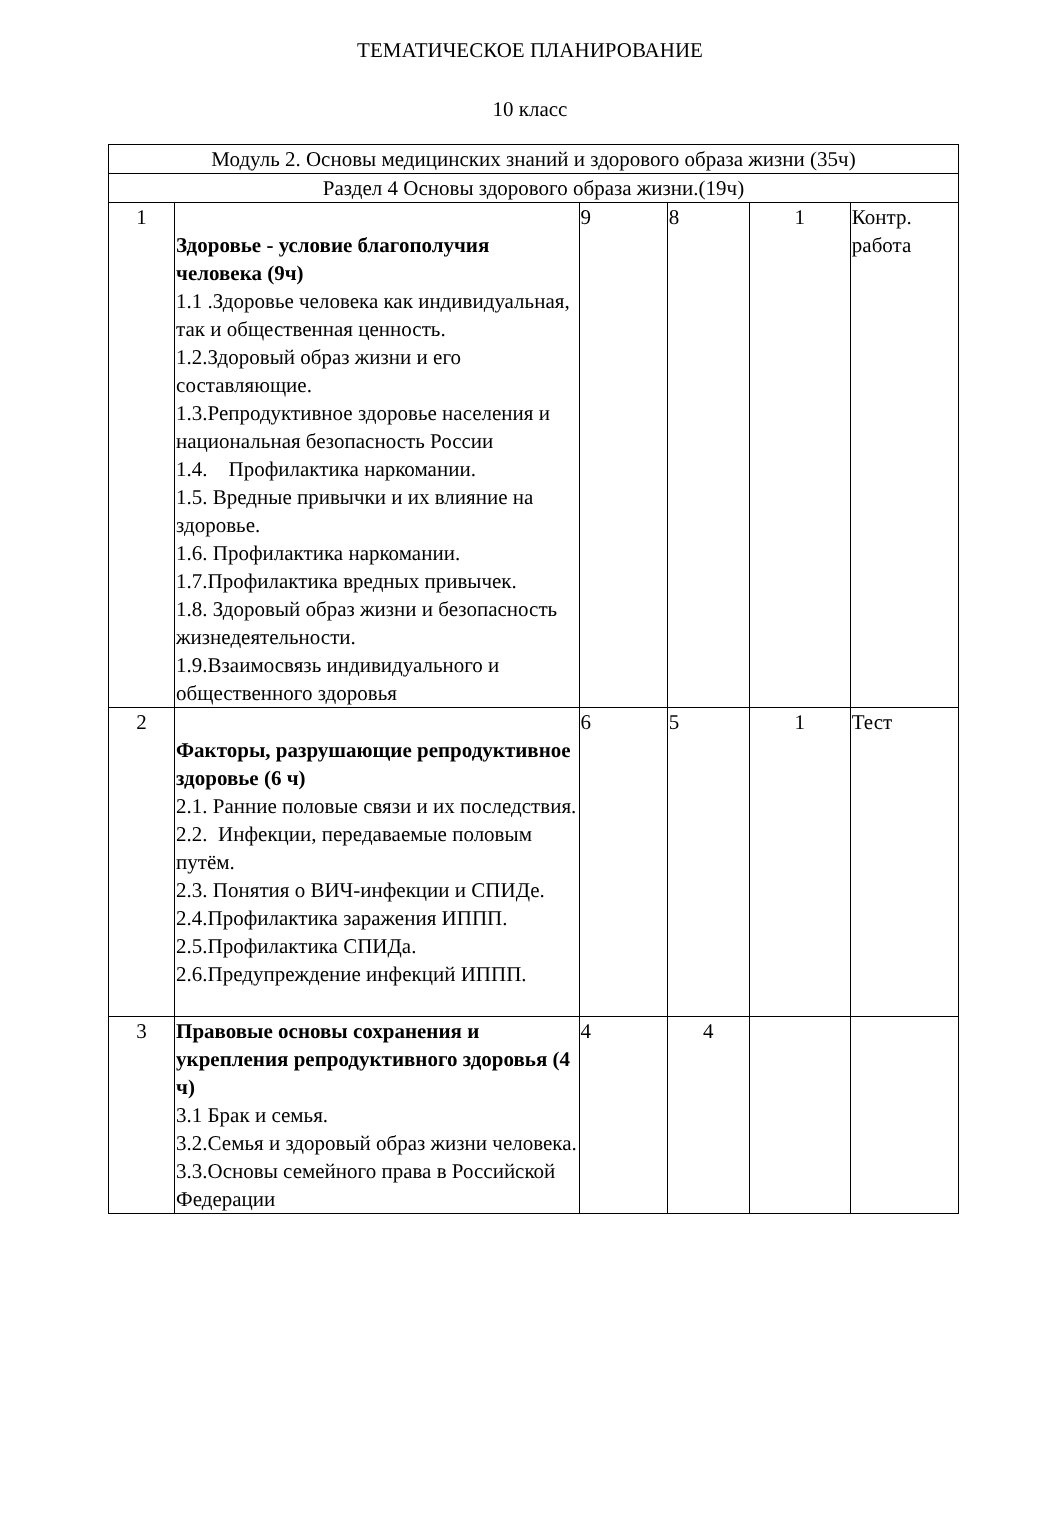ТЕМАТИЧЕСКОЕ ПЛАНИРОВАНИЕ
10 класс
| Модуль 2. Основы медицинских знаний и здорового образа жизни (35ч) | | | | | |
| Раздел 4 Основы здорового образа жизни.(19ч) | | | | | |
| 1 | Здоровье - условие благополучия человека (9ч) 1.1 .Здоровье человека как индивидуальная, так и общественная ценность. 1.2.Здоровый образ жизни и его составляющие. 1.3.Репродуктивное здоровье населения и национальная безопасность России 1.4. Профилактика наркомании. 1.5. Вредные привычки и их влияние на здоровье. 1.6. Профилактика наркомании. 1.7.Профилактика вредных привычек. 1.8. Здоровый образ жизни и безопасность жизнедеятельности. 1.9.Взаимосвязь индивидуального и общественного здоровья | 9 | 8 | 1 | Контр. работа |
| 2 | Факторы, разрушающие репродуктивное здоровье (6 ч) 2.1. Ранние половые связи и их последствия. 2.2. Инфекции, передаваемые половым путём. 2.3. Понятия о ВИЧ-инфекции и СПИДе. 2.4.Профилактика заражения ИППП. 2.5.Профилактика СПИДа. 2.6.Предупреждение инфекций ИППП. | 6 | 5 | 1 | Тест |
| 3 | Правовые основы сохранения и укрепления репродуктивного здоровья (4 ч) 3.1 Брак и семья. 3.2.Семья и здоровый образ жизни человека. 3.3.Основы семейного права в Российской Федерации | 4 | 4 | | |